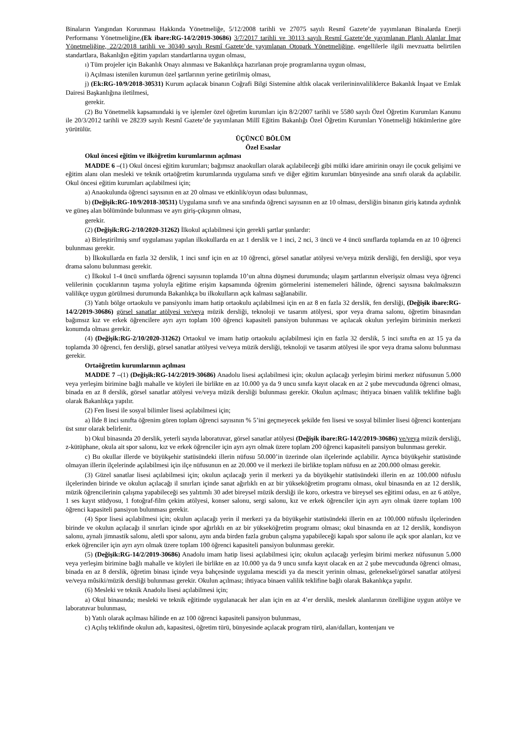Binaların Yangından Korunması Hakkında Yönetmeliğe, 5/12/2008 tarihli ve 27075 sayılı Resmî Gazete’de yayımlanan Binalarda Enerji Performansı Yönetmeliğine,(Ek ibare:RG-14/2/2019-30686) 3/7/2017 tarihli ve 30113 sayılı Resmî Gazete’de yayımlanan Planlı Alanlar İmar Yönetmeliğine, 22/2/2018 tarihli ve 30340 sayılı Resmî Gazete’de yayımlanan Otopark Yönetmeliğine, engellilerle ilgili mevzuatta belirtilen standartlara, Bakanlığın eğitim yapıları standartlarına uygun olması,
ı) Tüm projeler için Bakanlık Onayı alınması ve Bakanlıkça hazırlanan proje programlarına uygun olması,
i) Açılması istenilen kurumun özel şartlarının yerine getirilmiş olması,
j) (Ek:RG-10/9/2018-30531) Kurum açılacak binanın Coğrafi Bilgi Sistemine altlık olacak verilerininvaliliklerce Bakanlık İnşaat ve Emlak Dairesi Başkanlığına iletilmesi,
gerekir.
(2) Bu Yönetmelik kapsamındaki iş ve işlemler özel öğretim kurumları için 8/2/2007 tarihli ve 5580 sayılı Özel Öğretim Kurumları Kanunu ile 20/3/2012 tarihli ve 28239 sayılı Resmî Gazete’de yayımlanan Millî Eğitim Bakanlığı Özel Öğretim Kurumları Yönetmeliği hükümlerine göre yürütülür.
ÜÇÜNCÜ BÖLÜM
Özel Esaslar
Okul öncesi eğitim ve ilköğretim kurumlarının açılması
MADDE 6 –(1) Okul öncesi eğitim kurumları; bağımsız anaokulları olarak açılabileceği gibi mülki idare amirinin onayı ile çocuk gelişimi ve eğitim alanı olan mesleki ve teknik ortaöğretim kurumlarında uygulama sınıfı ve diğer eğitim kurumları bünyesinde ana sınıfı olarak da açılabilir. Okul öncesi eğitim kurumları açılabilmesi için;
a) Anaokulunda öğrenci sayısının en az 20 olması ve etkinlik/oyun odası bulunması,
b) (Değişik:RG-10/9/2018-30531) Uygulama sınıfı ve ana sınıfında öğrenci sayısının en az 10 olması, dersliğin binanın giriş katında aydınlık ve güneş alan bölümünde bulunması ve ayrı giriş-çıkışının olması,
gerekir.
(2) (Değişik:RG-2/10/2020-31262) İlkokul açılabilmesi için gerekli şartlar şunlardır:
a) Birleştirilmiş sınıf uygulaması yapılan ilkokullarda en az 1 derslik ve 1 inci, 2 nci, 3 üncü ve 4 üncü sınıflarda toplamda en az 10 öğrenci bulunması gerekir.
b) İlkokullarda en fazla 32 derslik, 1 inci sınıf için en az 10 öğrenci, görsel sanatlar atölyesi ve/veya müzik dersliği, fen dersliği, spor veya drama salonu bulunması gerekir.
c) İlkokul 1-4 üncü sınıflarda öğrenci sayısının toplamda 10’un altına düşmesi durumunda; ulaşım şartlarının elverişsiz olması veya öğrenci velilerinin çocuklarının taşıma yoluyla eğitime erişim kapsamında öğrenim görmelerini istememeleri hâlinde, öğrenci sayısına bakılmaksızın valilikçe uygun görülmesi durumunda Bakanlıkça bu ilkokulların açık kalması sağlanabilir.
(3) Yatılı bölge ortaokulu ve pansiyonlu imam hatip ortaokulu açılabilmesi için en az 8 en fazla 32 derslik, fen dersliği, (Değişik ibare:RG-14/2/2019-30686) görsel sanatlar atölyesi ve/veya müzik dersliği, teknoloji ve tasarım atölyesi, spor veya drama salonu, öğretim binasından bağımsız kız ve erkek öğrencilere ayrı ayrı toplam 100 öğrenci kapasiteli pansiyon bulunması ve açılacak okulun yerleşim biriminin merkezi konumda olması gerekir.
(4) (Değişik:RG-2/10/2020-31262) Ortaokul ve imam hatip ortaokulu açılabilmesi için en fazla 32 derslik, 5 inci sınıfta en az 15 ya da toplamda 30 öğrenci, fen dersliği, görsel sanatlar atölyesi ve/veya müzik dersliği, teknoloji ve tasarım atölyesi ile spor veya drama salonu bulunması gerekir.
Ortaöğretim kurumlarının açılması
MADDE 7 –(1) (Değişik:RG-14/2/2019-30686) Anadolu lisesi açılabilmesi için; okulun açılacağı yerleşim birimi merkez nüfusunun 5.000 veya yerleşim birimine bağlı mahalle ve köyleri ile birlikte en az 10.000 ya da 9 uncu sınıfa kayıt olacak en az 2 şube mevcudunda öğrenci olması, binada en az 8 derslik, görsel sanatlar atölyesi ve/veya müzik dersliği bulunması gerekir. Okulun açılması; ihtiyaca binaen valilik teklifine bağlı olarak Bakanlıkça yapılır.
(2) Fen lisesi ile sosyal bilimler lisesi açılabilmesi için;
a) İlde 8 inci sınıfta öğrenim gören toplam öğrenci sayısının % 5’ini geçmeyecek şekilde fen lisesi ve sosyal bilimler lisesi öğrenci kontenjanı üst sınır olarak belirlenir.
b) Okul binasında 20 derslik, yeterli sayıda laboratuvar, görsel sanatlar atölyesi (Değişik ibare:RG-14/2/2019-30686) ve/veya müzik dersliği, z-kütüphane, okula ait spor salonu, kız ve erkek öğrenciler için ayrı ayrı olmak üzere toplam 200 öğrenci kapasiteli pansiyon bulunması gerekir.
c) Bu okullar illerde ve büyükşehir statüsündeki illerin nüfusu 50.000’in üzerinde olan ilçelerinde açılabilir. Ayrıca büyükşehir statüsünde olmayan illerin ilçelerinde açılabilmesi için ilçe nüfusunun en az 20.000 ve il merkezi ile birlikte toplam nüfusu en az 200.000 olması gerekir.
(3) Güzel sanatlar lisesi açılabilmesi için; okulun açılacağı yerin il merkezi ya da büyükşehir statüsündeki illerin en az 100.000 nüfuslu ilçelerinden birinde ve okulun açılacağı il sınırları içinde sanat ağırlıklı en az bir yükseköğretim programı olması, okul binasında en az 12 derslik, müzik öğrencilerinin çalışma yapabileceği ses yalıtımlı 30 adet bireysel müzik dersliği ile koro, orkestra ve bireysel ses eğitimi odası, en az 6 atölye, 1 ses kayıt stüdyosu, 1 fotoğraf-film çekim atölyesi, konser salonu, sergi salonu, kız ve erkek öğrenciler için ayrı ayrı olmak üzere toplam 100 öğrenci kapasiteli pansiyon bulunması gerekir.
(4) Spor lisesi açılabilmesi için; okulun açılacağı yerin il merkezi ya da büyükşehir statüsündeki illerin en az 100.000 nüfuslu ilçelerinden birinde ve okulun açılacağı il sınırları içinde spor ağırlıklı en az bir yükseköğretim programı olması; okul binasında en az 12 derslik, kondisyon salonu, aynalı jimnastik salonu, aletli spor salonu, aynı anda birden fazla grubun çalışma yapabileceği kapalı spor salonu ile açık spor alanları, kız ve erkek öğrenciler için ayrı ayrı olmak üzere toplam 100 öğrenci kapasiteli pansiyon bulunması gerekir.
(5) (Değişik:RG-14/2/2019-30686) Anadolu imam hatip lisesi açılabilmesi için; okulun açılacağı yerleşim birimi merkez nüfusunun 5.000 veya yerleşim birimine bağlı mahalle ve köyleri ile birlikte en az 10.000 ya da 9 uncu sınıfa kayıt olacak en az 2 şube mevcudunda öğrenci olması, binada en az 8 derslik, öğretim binası içinde veya bahçesinde uygulama mescidi ya da mescit yerinin olması, geleneksel/görsel sanatlar atölyesi ve/veya mûsiki/müzik dersliği bulunması gerekir. Okulun açılması; ihtiyaca binaen valilik teklifine bağlı olarak Bakanlıkça yapılır.
(6) Mesleki ve teknik Anadolu lisesi açılabilmesi için;
a) Okul binasında; mesleki ve teknik eğitimde uygulanacak her alan için en az 4’er derslik, meslek alanlarının özelliğine uygun atölye ve laboratuvar bulunması,
b) Yatılı olarak açılması hâlinde en az 100 öğrenci kapasiteli pansiyon bulunması,
c) Açılış teklifinde okulun adı, kapasitesi, öğretim türü, bünyesinde açılacak program türü, alan/dalları, kontenjanı ve